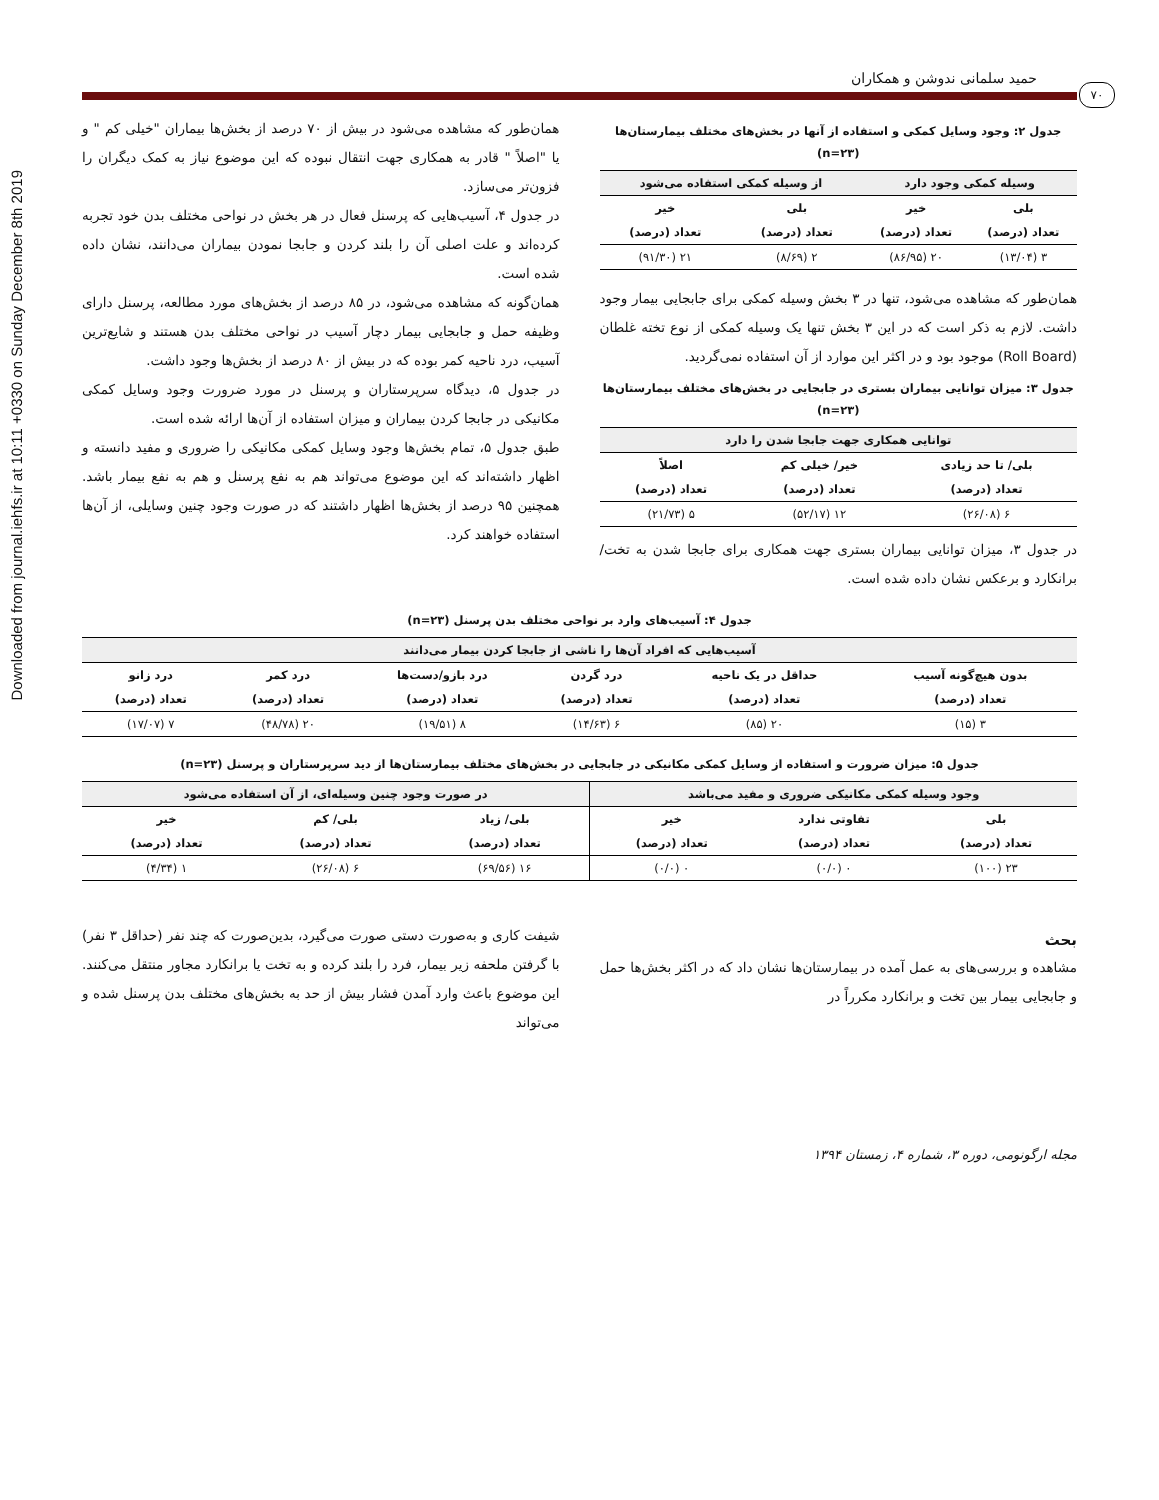Downloaded from journal.iehfs.ir at 10:11 +0330 on Sunday December 8th 2019
حمید سلمانی ندوشن و همکاران
۷۰
جدول ۲: وجود وسایل کمکی و استفاده از آنها در بخش‌های مختلف بیمارستان‌ها (n=۲۳)
| وسیله کمکی وجود دارد | | از وسیله کمکی استفاده می‌شود | |
| --- | --- | --- | --- |
| بلی | خیر | بلی | خیر |
| تعداد (درصد) | تعداد (درصد) | تعداد (درصد) | تعداد (درصد) |
| ۳ (۱۳/۰۴) | ۲۰ (۸۶/۹۵) | ۲ (۸/۶۹) | ۲۱ (۹۱/۳۰) |
همان‌طور که مشاهده می‌شود، تنها در ۳ بخش وسیله کمکی برای جابجایی بیمار وجود داشت. لازم به ذکر است که در این ۳ بخش تنها یک وسیله کمکی از نوع تخته غلطان (Roll Board) موجود بود و در اکثر این موارد از آن استفاده نمی‌گردید.
جدول ۳: میزان توانایی بیماران بستری در جابجایی در بخش‌های مختلف بیمارستان‌ها (n=۲۳)
| توانایی همکاری جهت جابجا شدن را دارد | | |
| --- | --- | --- |
| بلی/ تا حد زیادی | خیر/ خیلی کم | اصلاً |
| تعداد (درصد) | تعداد (درصد) | تعداد (درصد) |
| ۶ (۲۶/۰۸) | ۱۲ (۵۲/۱۷) | ۵ (۲۱/۷۳) |
در جدول ۳، میزان توانایی بیماران بستری جهت همکاری برای جابجا شدن به تخت/ برانکارد و برعکس نشان داده شده است.
همان‌طور که مشاهده می‌شود در بیش از ۷۰ درصد از بخش‌ها بیماران "خیلی کم " و یا "اصلاً " قادر به همکاری جهت انتقال نبوده که این موضوع نیاز به کمک دیگران را فزون‌تر می‌سازد.
در جدول ۴، آسیب‌هایی که پرسنل فعال در هر بخش در نواحی مختلف بدن خود تجربه کرده‌اند و علت اصلی آن را بلند کردن و جابجا نمودن بیماران می‌دانند، نشان داده شده است.
همان‌گونه که مشاهده می‌شود، در ۸۵ درصد از بخش‌های مورد مطالعه، پرسنل دارای وظیفه حمل و جابجایی بیمار دچار آسیب در نواحی مختلف بدن هستند و شایع‌ترین آسیب، درد ناحیه کمر بوده که در بیش از ۸۰ درصد از بخش‌ها وجود داشت.
در جدول ۵، دیدگاه سرپرستاران و پرسنل در مورد ضرورت وجود وسایل کمکی مکانیکی در جابجا کردن بیماران و میزان استفاده از آن‌ها ارائه شده است.
طبق جدول ۵، تمام بخش‌ها وجود وسایل کمکی مکانیکی را ضروری و مفید دانسته و اظهار داشته‌اند که این موضوع می‌تواند هم به نفع پرسنل و هم به نفع بیمار باشد. همچنین ۹۵ درصد از بخش‌ها اظهار داشتند که در صورت وجود چنین وسایلی، از آن‌ها استفاده خواهند کرد.
جدول ۴: آسیب‌های وارد بر نواحی مختلف بدن پرسنل (n=۲۳)
| آسیب‌هایی که افراد آن‌ها را ناشی از جابجا کردن بیمار می‌دانند | | | | | |
| --- | --- | --- | --- | --- | --- |
| بدون هیچ‌گونه آسیب | حداقل در یک ناحیه | درد گردن | درد بازو/دست‌ها | درد کمر | درد زانو |
| تعداد (درصد) | تعداد (درصد) | تعداد (درصد) | تعداد (درصد) | تعداد (درصد) | تعداد (درصد) |
| ۳ (۱۵) | ۲۰ (۸۵) | ۶ (۱۴/۶۳) | ۸ (۱۹/۵۱) | ۲۰ (۴۸/۷۸) | ۷ (۱۷/۰۷) |
جدول ۵: میزان ضرورت و استفاده از وسایل کمکی مکانیکی در جابجایی در بخش‌های مختلف بیمارستان‌ها از دید سرپرستاران و پرسنل (n=۲۳)
| وجود وسیله کمکی مکانیکی ضروری و مفید می‌باشد | | | در صورت وجود چنین وسیله‌ای، از آن استفاده می‌شود | | |
| --- | --- | --- | --- | --- | --- |
| بلی | تفاوتی ندارد | خیر | بلی/ زیاد | بلی/ کم | خیر |
| تعداد (درصد) | تعداد (درصد) | تعداد (درصد) | تعداد (درصد) | تعداد (درصد) | تعداد (درصد) |
| ۲۳ (۱۰۰) | ۰ (۰/۰) | ۰ (۰/۰) | ۱۶ (۶۹/۵۶) | ۶ (۲۶/۰۸) | ۱ (۴/۳۴) |
بحث
مشاهده و بررسی‌های به عمل آمده در بیمارستان‌ها نشان داد که در اکثر بخش‌ها حمل و جابجایی بیمار بین تخت و برانکارد مکرراً در
شیفت کاری و به‌صورت دستی صورت می‌گیرد، بدین‌صورت که چند نفر (حداقل ۳ نفر) با گرفتن ملحفه زیر بیمار، فرد را بلند کرده و به تخت یا برانکارد مجاور منتقل می‌کنند. این موضوع باعث وارد آمدن فشار بیش از حد به بخش‌های مختلف بدن پرسنل شده و می‌تواند
مجله ارگونومی، دوره ۳، شماره ۴، زمستان ۱۳۹۴